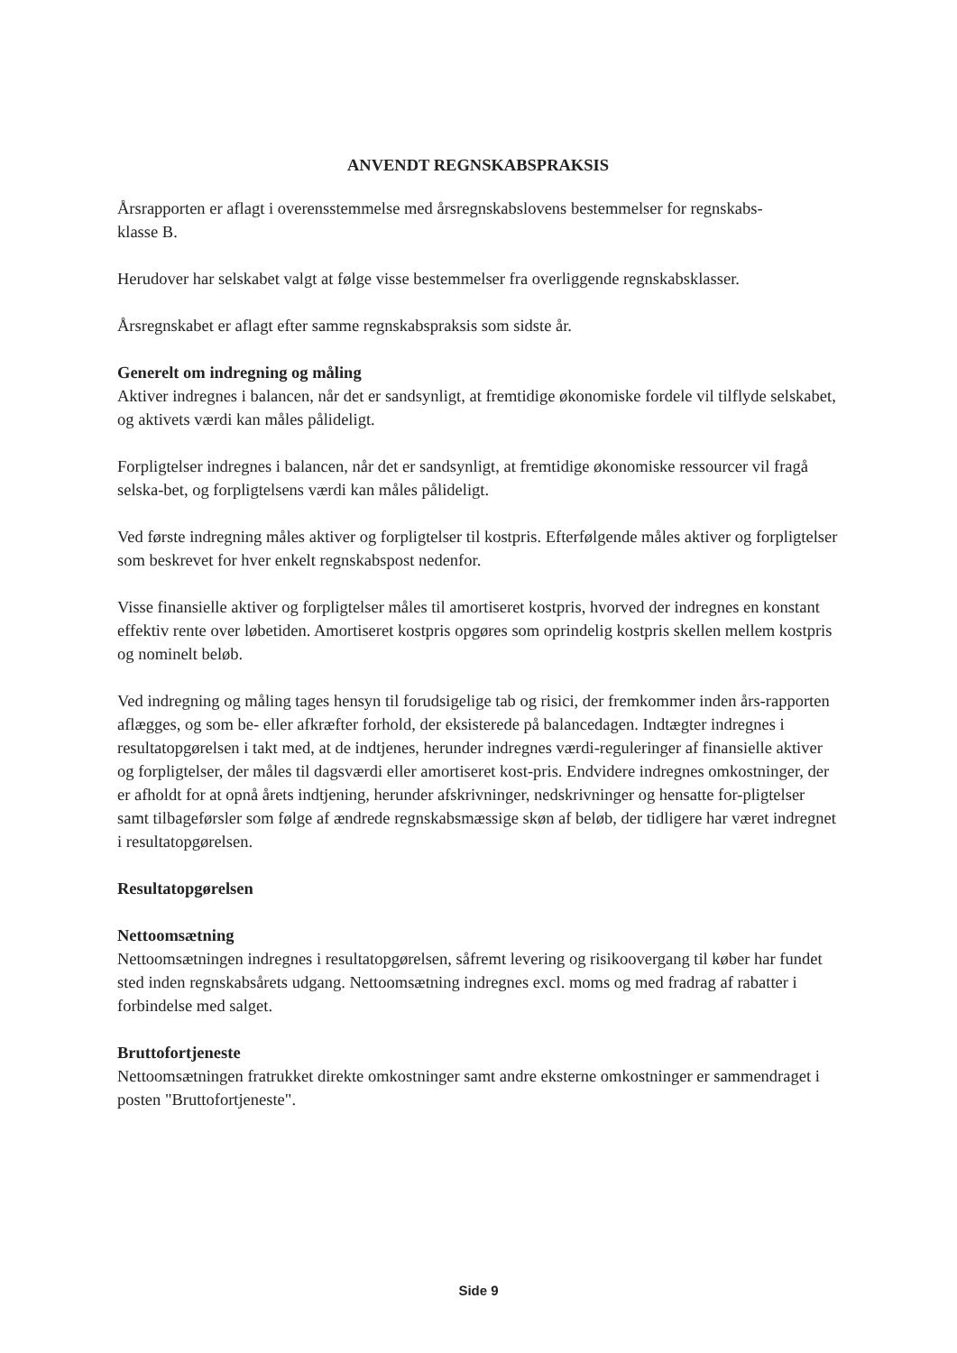ANVENDT REGNSKABSPRAKSIS
Årsrapporten er aflagt i overensstemmelse med årsregnskabslovens bestemmelser for regnskabs-
klasse B.
Herudover har selskabet valgt at følge visse bestemmelser fra overliggende regnskabsklasser.
Årsregnskabet er aflagt efter samme regnskabspraksis som sidste år.
Generelt om indregning og måling
Aktiver indregnes i balancen, når det er sandsynligt, at fremtidige økonomiske fordele vil tilflyde selskabet, og aktivets værdi kan måles pålideligt.
Forpligtelser indregnes i balancen, når det er sandsynligt, at fremtidige økonomiske ressourcer vil fragå selska-bet, og forpligtelsens værdi kan måles pålideligt.
Ved første indregning måles aktiver og forpligtelser til kostpris. Efterfølgende måles aktiver og forpligtelser som beskrevet for hver enkelt regnskabspost nedenfor.
Visse finansielle aktiver og forpligtelser måles til amortiseret kostpris, hvorved der indregnes en konstant effektiv rente over løbetiden. Amortiseret kostpris opgøres som oprindelig kostpris skellen mellem kostpris og nominelt beløb.
Ved indregning og måling tages hensyn til forudsigelige tab og risici, der fremkommer inden års-rapporten aflægges, og som be- eller afkræfter forhold, der eksisterede på balancedagen. Indtægter indregnes i resultatopgørelsen i takt med, at de indtjenes, herunder indregnes værdi-reguleringer af finansielle aktiver og forpligtelser, der måles til dagsværdi eller amortiseret kost-pris. Endvidere indregnes omkostninger, der er afholdt for at opnå årets indtjening, herunder afskrivninger, nedskrivninger og hensatte for-pligtelser samt tilbageførsler som følge af ændrede regnskabsmæssige skøn af beløb, der tidligere har været indregnet i resultatopgørelsen.
Resultatopgørelsen
Nettoomsætning
Nettoomsætningen indregnes i resultatopgørelsen, såfremt levering og risikoovergang til køber har fundet sted inden regnskabsårets udgang. Nettoomsætning indregnes excl. moms og med fradrag af rabatter i forbindelse med salget.
Bruttofortjeneste
Nettoomsætningen fratrukket direkte omkostninger samt andre eksterne omkostninger er sammendraget i posten "Bruttofortjeneste".
Side 9